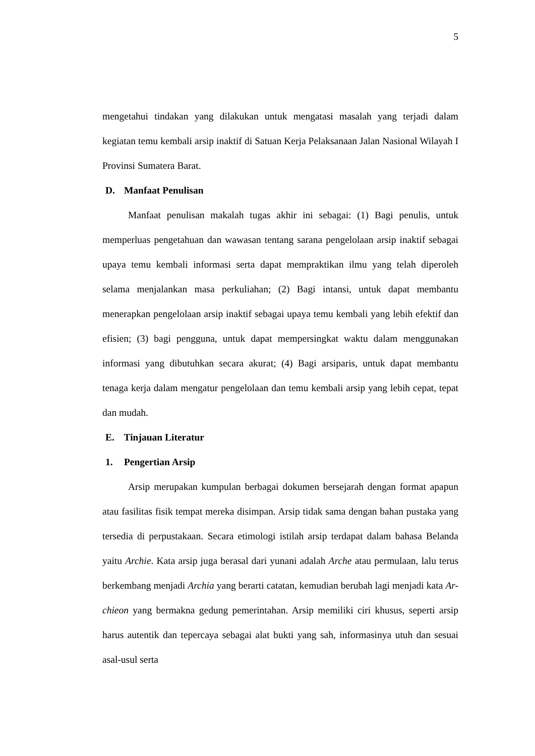5
mengetahui tindakan yang dilakukan untuk mengatasi masalah yang terjadi dalam kegiatan temu kembali arsip inaktif di Satuan Kerja Pelaksanaan Jalan Nasional Wilayah I Provinsi Sumatera Barat.
D. Manfaat Penulisan
Manfaat penulisan makalah tugas akhir ini sebagai: (1) Bagi penulis, untuk memperluas pengetahuan dan wawasan tentang sarana pengelolaan arsip inaktif sebagai upaya temu kembali informasi serta dapat mempraktikan ilmu yang telah diperoleh selama menjalankan masa perkuliahan; (2) Bagi intansi, untuk dapat membantu menerapkan pengelolaan arsip inaktif sebagai upaya temu kembali yang lebih efektif dan efisien; (3) bagi pengguna, untuk dapat mempersingkat waktu dalam menggunakan informasi yang dibutuhkan secara akurat; (4) Bagi arsiparis, untuk dapat membantu tenaga kerja dalam mengatur pengelolaan dan temu kembali arsip yang lebih cepat, tepat dan mudah.
E. Tinjauan Literatur
1. Pengertian Arsip
Arsip merupakan kumpulan berbagai dokumen bersejarah dengan format apapun atau fasilitas fisik tempat mereka disimpan. Arsip tidak sama dengan bahan pustaka yang tersedia di perpustakaan. Secara etimologi istilah arsip terdapat dalam bahasa Belanda yaitu Archie. Kata arsip juga berasal dari yunani adalah Arche atau permulaan, lalu terus berkembang menjadi Archia yang berarti catatan, kemudian berubah lagi menjadi kata Ar-chieon yang bermakna gedung pemerintahan. Arsip memiliki ciri khusus, seperti arsip harus autentik dan tepercaya sebagai alat bukti yang sah, informasinya utuh dan sesuai asal-usul serta